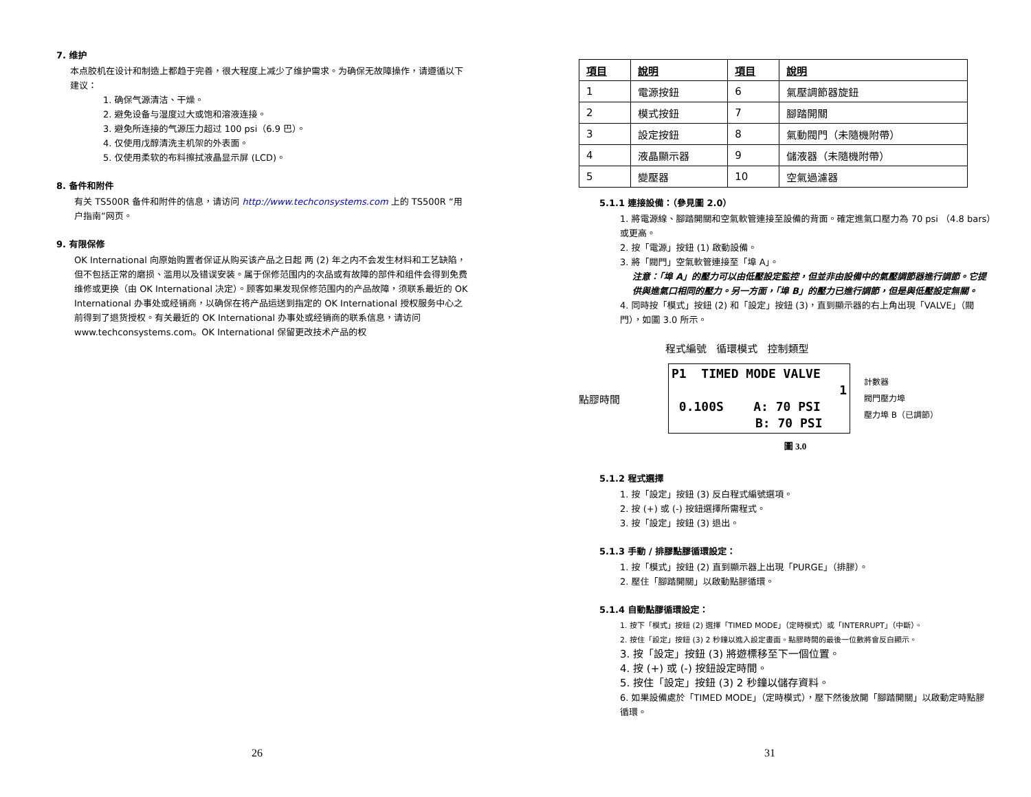7. 维护
本点胶机在设计和制造上都趋于完善，很大程度上减少了维护需求。为确保无故障操作，请遵循以下建议：
1. 确保气源清洁、干燥。
2. 避免设备与湿度过大或饱和溶液连接。
3. 避免所连接的气源压力超过 100 psi（6.9 巴）。
4. 仅使用戊醇清洗主机架的外表面。
5. 仅使用柔软的布料擦拭液晶显示屏 (LCD)。
8. 备件和附件
有关 TS500R 备件和附件的信息，请访问 http://www.techconsystems.com 上的 TS500R “用户指南”网页。
9. 有限保修
OK International 向原始购置者保证从购买该产品之日起 两 (2) 年之内不会发生材料和工艺缺陷，但不包括正常的磨损、滥用以及错误安装。属于保修范围内的次品或有故障的部件和组件会得到免费维修或更换（由 OK International 决定）。顾客如果发现保修范围内的产品故障，须联系最近的 OK International 办事处或经销商，以确保在将产品运送到指定的 OK International 授权服务中心之前得到了退货授权。有关最近的 OK International 办事处或经销商的联系信息，请访问 www.techconsystems.com。OK International 保留更改技术产品的权
| 項目 | 說明 | 項目 | 說明 |
| --- | --- | --- | --- |
| 1 | 電源按鈕 | 6 | 氣壓調節器旋鈕 |
| 2 | 模式按鈕 | 7 | 腳踏開關 |
| 3 | 設定按鈕 | 8 | 氣動閥門（未隨機附帶） |
| 4 | 液晶顯示器 | 9 | 儲液器（未隨機附帶） |
| 5 | 變壓器 | 10 | 空氣過濾器 |
5.1.1 連接設備：（參見圖 2.0）
1. 將電源線、腳踏開關和空氣軟管連接至設備的背面。確定進氣口壓力為 70 psi （4.8 bars）或更高。
2. 按「電源」按鈕 (1) 啟動設備。
3. 將「閥門」空氣軟管連接至「埠 A」。
注意：「埠 A」的壓力可以由低壓設定監控，但並非由設備中的氣壓調節器進行調節。它提供與進氣口相同的壓力。另一方面，「埠 B」的壓力已進行調節，但是與低壓設定無關。
4. 同時按「模式」按鈕 (2) 和「設定」按鈕 (3)，直到顯示器的右上角出現「VALVE」（閥門），如圖 3.0 所示。
程式編號 循環模式 控制類型
點膠時間
P1 TIMED MODE VALVE
1
0.100S A: 70 PSI
B: 70 PSI
計數器
閥門壓力埠
壓力埠 B（已調節）
圖 3.0
5.1.2 程式選擇
1. 按「設定」按鈕 (3) 反白程式編號選項。
2. 按 (+) 或 (-) 按鈕選擇所需程式。
3. 按「設定」按鈕 (3) 退出。
5.1.3 手動 / 排膠點膠循環設定：
1. 按「模式」按鈕 (2) 直到顯示器上出現「PURGE」（排膠）。
2. 壓住「腳踏開關」以啟動點膠循環。
5.1.4 自動點膠循環設定：
1. 按下「模式」按鈕 (2) 選擇「TIMED MODE」（定時模式）或「INTERRUPT」（中斷）。
2. 按住「設定」按鈕 (3) 2 秒鐘以進入設定畫面。點膠時間的最後一位數將會反白顯示。
3. 按「設定」按鈕 (3) 將遊標移至下一個位置。
4. 按 (+) 或 (-) 按鈕設定時間。
5. 按住「設定」按鈕 (3) 2 秒鐘以儲存資料。
6. 如果設備處於「TIMED MODE」（定時模式），壓下然後放開「腳踏開關」以啟動定時點膠循環。
26 31